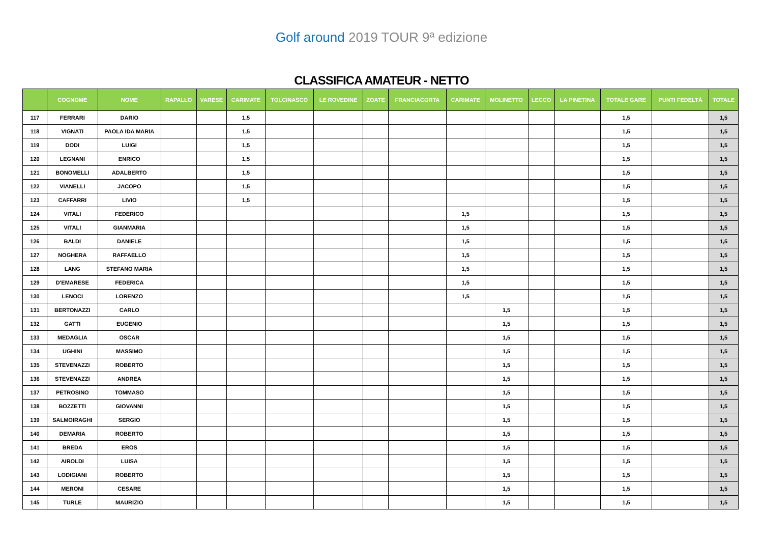Golf around 2019 TOUR 9ª edizione
CLASSIFICA AMATEUR - NETTO
| | COGNOME | NOME | RAPALLO | VARESE | CARIMATE | TOLCINASCO | LE ROVEDINE | ZOATE | FRANCIACORTA | CARIMATE | MOLINETTO | LECCO | LA PINETINA | TOTALE GARE | PUNTI FEDELTÀ | TOTALE |
| --- | --- | --- | --- | --- | --- | --- | --- | --- | --- | --- | --- | --- | --- | --- | --- | --- |
| 117 | FERRARI | DARIO | | | 1,5 | | | | | | | | | 1,5 | | 1,5 |
| 118 | VIGNATI | PAOLA IDA MARIA | | | 1,5 | | | | | | | | | 1,5 | | 1,5 |
| 119 | DODI | LUIGI | | | 1,5 | | | | | | | | | 1,5 | | 1,5 |
| 120 | LEGNANI | ENRICO | | | 1,5 | | | | | | | | | 1,5 | | 1,5 |
| 121 | BONOMELLI | ADALBERTO | | | 1,5 | | | | | | | | | 1,5 | | 1,5 |
| 122 | VIANELLI | JACOPO | | | 1,5 | | | | | | | | | 1,5 | | 1,5 |
| 123 | CAFFARRI | LIVIO | | | 1,5 | | | | | | | | | 1,5 | | 1,5 |
| 124 | VITALI | FEDERICO | | | | | | | | 1,5 | | | | 1,5 | | 1,5 |
| 125 | VITALI | GIANMARIA | | | | | | | | 1,5 | | | | 1,5 | | 1,5 |
| 126 | BALDI | DANIELE | | | | | | | | 1,5 | | | | 1,5 | | 1,5 |
| 127 | NOGHERA | RAFFAELLO | | | | | | | | 1,5 | | | | 1,5 | | 1,5 |
| 128 | LANG | STEFANO MARIA | | | | | | | | 1,5 | | | | 1,5 | | 1,5 |
| 129 | D'EMARESE | FEDERICA | | | | | | | | 1,5 | | | | 1,5 | | 1,5 |
| 130 | LENOCI | LORENZO | | | | | | | | 1,5 | | | | 1,5 | | 1,5 |
| 131 | BERTONAZZI | CARLO | | | | | | | | | 1,5 | | | 1,5 | | 1,5 |
| 132 | GATTI | EUGENIO | | | | | | | | | 1,5 | | | 1,5 | | 1,5 |
| 133 | MEDAGLIA | OSCAR | | | | | | | | | 1,5 | | | 1,5 | | 1,5 |
| 134 | UGHINI | MASSIMO | | | | | | | | | 1,5 | | | 1,5 | | 1,5 |
| 135 | STEVENAZZI | ROBERTO | | | | | | | | | 1,5 | | | 1,5 | | 1,5 |
| 136 | STEVENAZZI | ANDREA | | | | | | | | | 1,5 | | | 1,5 | | 1,5 |
| 137 | PETROSINO | TOMMASO | | | | | | | | | 1,5 | | | 1,5 | | 1,5 |
| 138 | BOZZETTI | GIOVANNI | | | | | | | | | 1,5 | | | 1,5 | | 1,5 |
| 139 | SALMOIRAGHI | SERGIO | | | | | | | | | 1,5 | | | 1,5 | | 1,5 |
| 140 | DEMARIA | ROBERTO | | | | | | | | | 1,5 | | | 1,5 | | 1,5 |
| 141 | BREDA | EROS | | | | | | | | | 1,5 | | | 1,5 | | 1,5 |
| 142 | AIROLDI | LUISA | | | | | | | | | 1,5 | | | 1,5 | | 1,5 |
| 143 | LODIGIANI | ROBERTO | | | | | | | | | 1,5 | | | 1,5 | | 1,5 |
| 144 | MERONI | CESARE | | | | | | | | | 1,5 | | | 1,5 | | 1,5 |
| 145 | TURLE | MAURIZIO | | | | | | | | | 1,5 | | | 1,5 | | 1,5 |